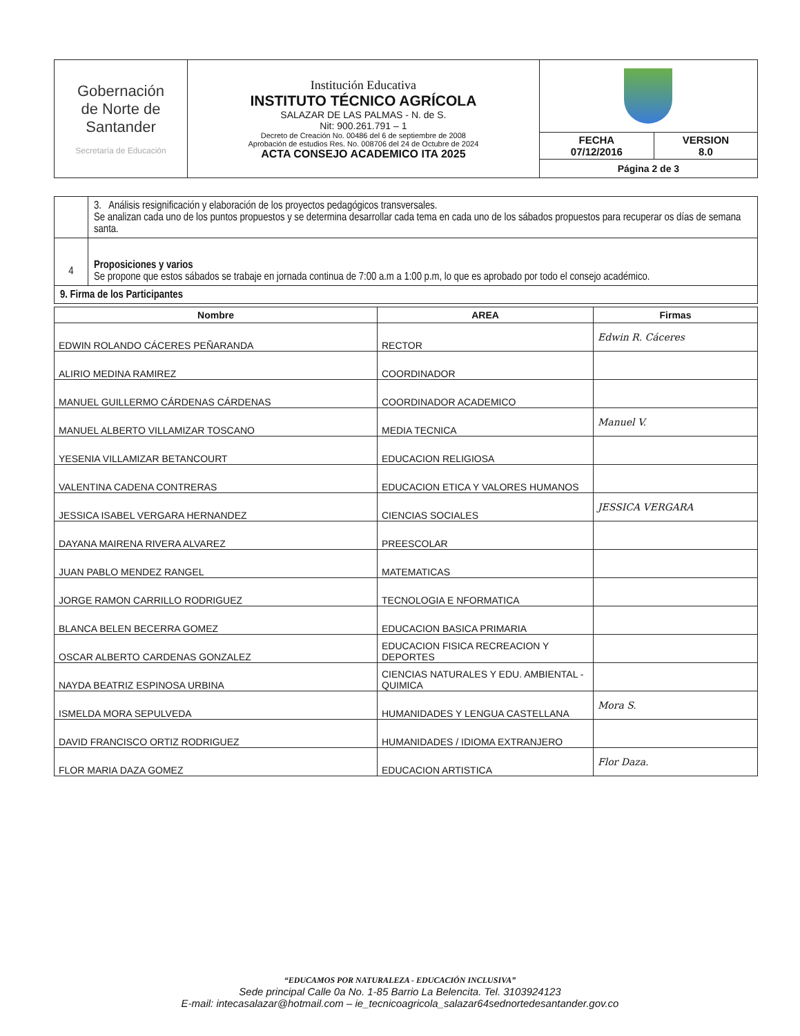| Gobernación de Norte de Santander Secretaría de Educación | Institución Educativa INSTITUTO TÉCNICO AGRÍCOLA SALAZAR DE LAS PALMAS - N. de S. Nit: 900.261.791 – 1 Decreto de Creación No. 00486 del 6 de septiembre de 2008 Aprobación de estudios Res. No. 008706 del 24 de Octubre de 2024 ACTA CONSEJO ACADEMICO ITA 2025 | | |
| | | FECHA 07/12/2016 | VERSION 8.0 |
| | | Página 2 de 3 | |
| | 3. Análisis resignificación y elaboración de los proyectos pedagógicos transversales. Se analizan cada uno de los puntos propuestos y se determina desarrollar cada tema en cada uno de los sábados propuestos para recuperar os días de semana santa. |
| 4 | Proposiciones y varios Se propone que estos sábados se trabaje en jornada continua de 7:00 a.m a 1:00 p.m, lo que es aprobado por todo el consejo académico. |
| 9. Firma de los Participantes | |
| Nombre | AREA | Firmas |
| --- | --- | --- |
| EDWIN ROLANDO CÁCERES PEÑARANDA | RECTOR | Edwin R. Cáceres |
| ALIRIO MEDINA RAMIREZ | COORDINADOR | |
| MANUEL GUILLERMO CÁRDENAS CÁRDENAS | COORDINADOR ACADEMICO | |
| MANUEL ALBERTO VILLAMIZAR TOSCANO | MEDIA TECNICA | Manuel V. |
| YESENIA VILLAMIZAR BETANCOURT | EDUCACION RELIGIOSA | |
| VALENTINA CADENA CONTRERAS | EDUCACION ETICA Y VALORES HUMANOS | |
| JESSICA ISABEL VERGARA HERNANDEZ | CIENCIAS SOCIALES | JESSICA VERGARA |
| DAYANA MAIRENA RIVERA ALVAREZ | PREESCOLAR | |
| JUAN PABLO MENDEZ RANGEL | MATEMATICAS | |
| JORGE RAMON CARRILLO RODRIGUEZ | TECNOLOGIA E NFORMATICA | |
| BLANCA BELEN BECERRA GOMEZ | EDUCACION BASICA PRIMARIA | |
| OSCAR ALBERTO CARDENAS GONZALEZ | EDUCACION FISICA RECREACION Y DEPORTES | |
| NAYDA BEATRIZ ESPINOSA URBINA | CIENCIAS NATURALES Y EDU. AMBIENTAL - QUIMICA | |
| ISMELDA MORA SEPULVEDA | HUMANIDADES Y LENGUA CASTELLANA | Mora S. |
| DAVID FRANCISCO ORTIZ RODRIGUEZ | HUMANIDADES / IDIOMA EXTRANJERO | |
| FLOR MARIA DAZA GOMEZ | EDUCACION ARTISTICA | Flor Daza. |
“EDUCAMOS POR NATURALEZA - EDUCACIÓN INCLUSIVA”
Sede principal Calle 0a No. 1-85 Barrio La Belencita. Tel. 3103924123
E-mail: intecasalazar@hotmail.com – ie_tecnicoagricola_salazar64sednortedesantander.gov.co